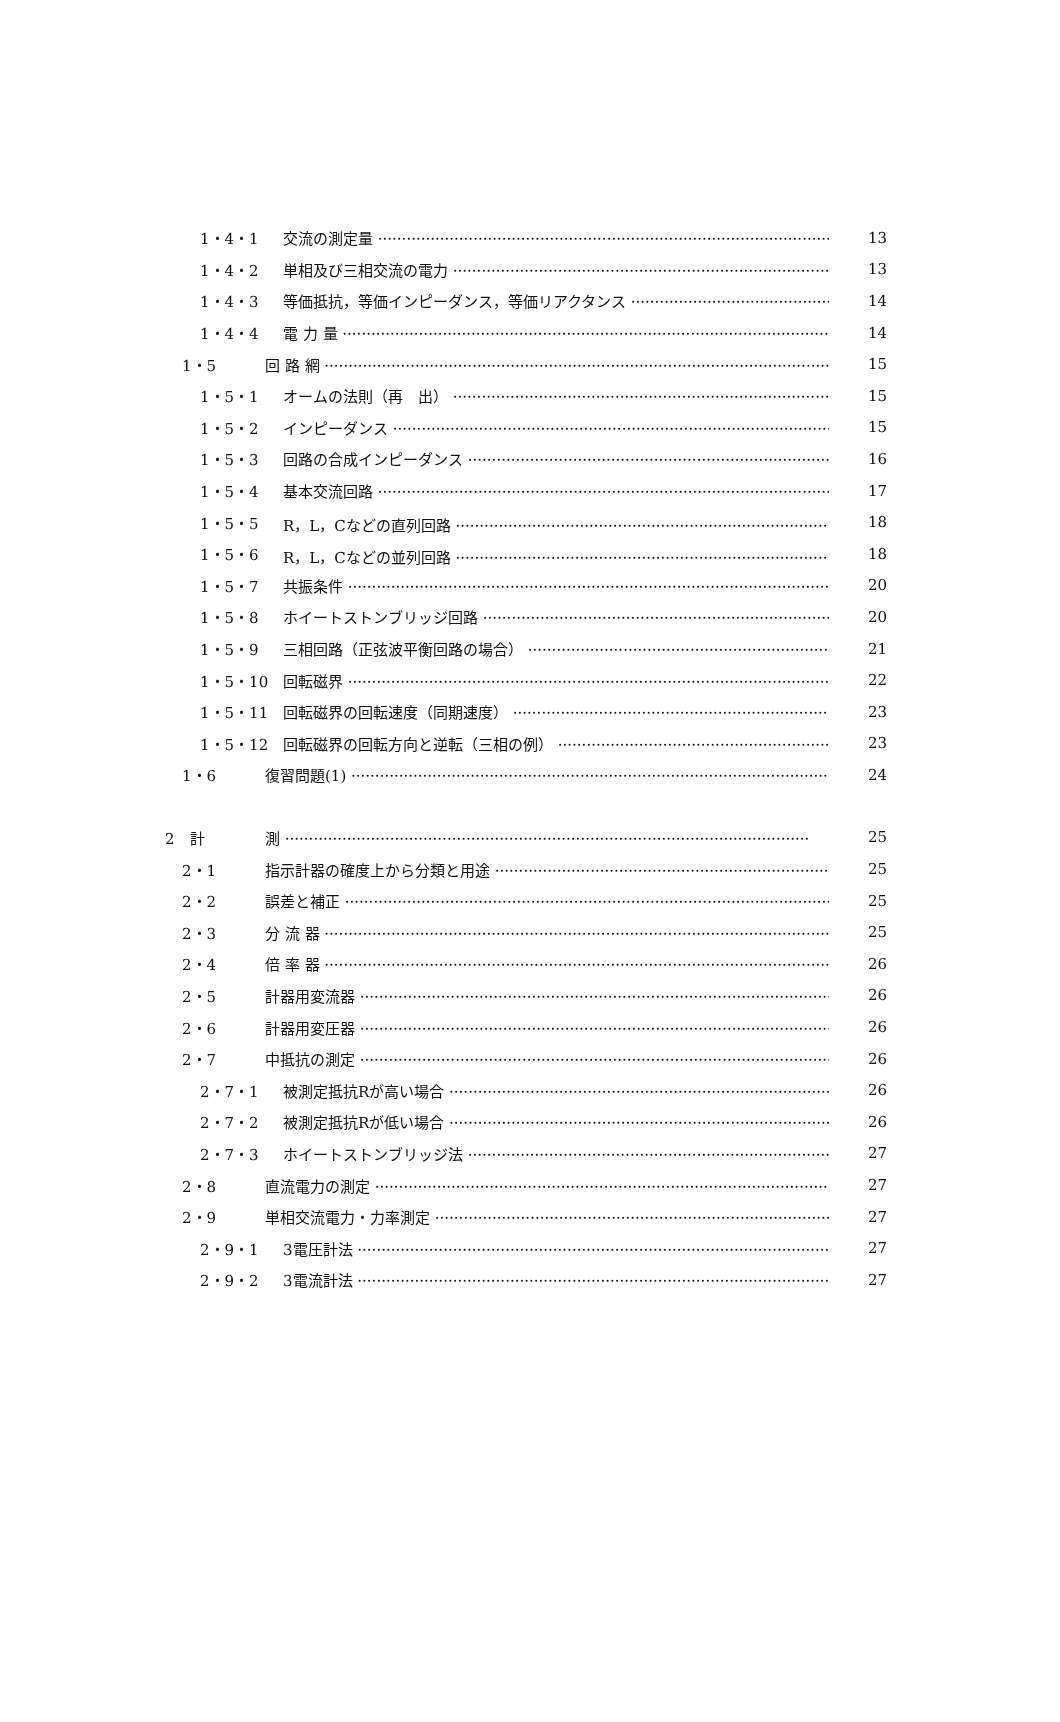1・4・1 交流の測定量 13
1・4・2 単相及び三相交流の電力 13
1・4・3 等価抵抗，等価インピーダンス，等価リアクタンス 14
1・4・4 電 力 量 14
1・5 回 路 網 15
1・5・1 オームの法則（再　出） 15
1・5・2 インピーダンス 15
1・5・3 回路の合成インピーダンス 16
1・5・4 基本交流回路 17
1・5・5 R，L，Cなどの直列回路 18
1・5・6 R，L，Cなどの並列回路 18
1・5・7 共振条件 20
1・5・8 ホイートストンブリッジ回路 20
1・5・9 三相回路（正弦波平衡回路の場合） 21
1・5・10 回転磁界 22
1・5・11 回転磁界の回転速度（同期速度） 23
1・5・12 回転磁界の回転方向と逆転（三相の例） 23
1・6 復習問題(1) 24
2　計 測 25
2・1 指示計器の確度上から分類と用途 25
2・2 誤差と補正 25
2・3 分 流 器 25
2・4 倍 率 器 26
2・5 計器用変流器 26
2・6 計器用変圧器 26
2・7 中抵抗の測定 26
2・7・1 被測定抵抗Rが高い場合 26
2・7・2 被測定抵抗Rが低い場合 26
2・7・3 ホイートストンブリッジ法 27
2・8 直流電力の測定 27
2・9 単相交流電力・力率測定 27
2・9・1 3電圧計法 27
2・9・2 3電流計法 27